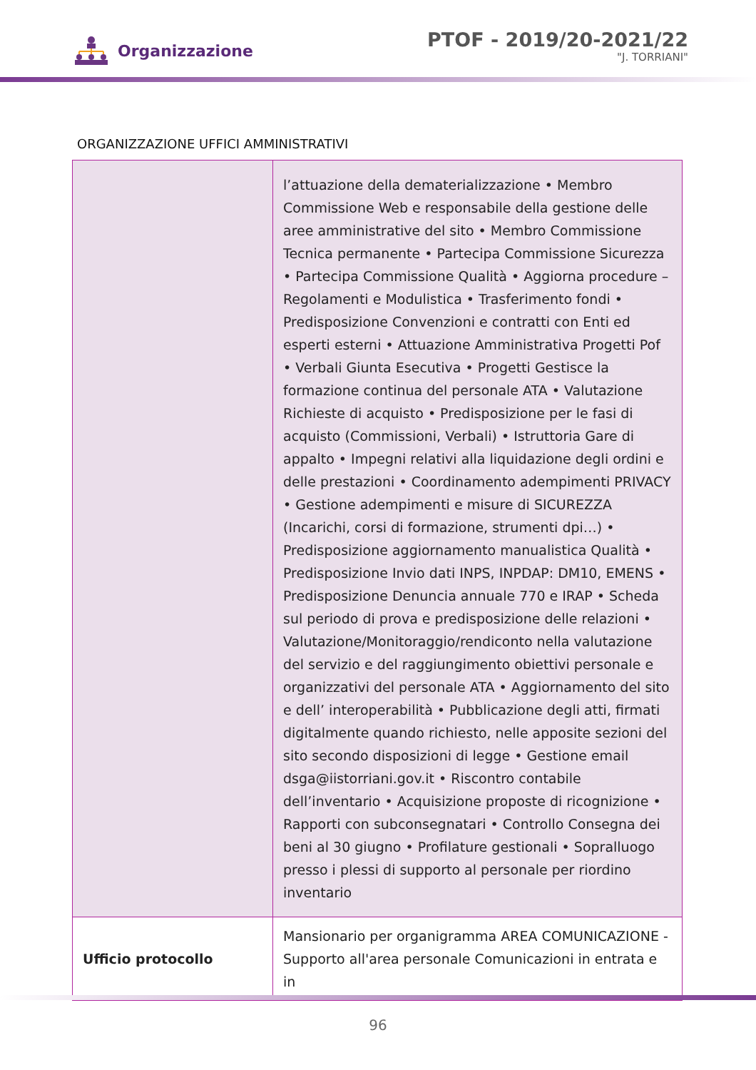Organizzazione
PTOF - 2019/20-2021/22
"J. TORRIANI"
ORGANIZZAZIONE UFFICI AMMINISTRATIVI
| | l’attuazione della dematerializzazione • Membro Commissione Web e responsabile della gestione delle aree amministrative del sito • Membro Commissione Tecnica permanente • Partecipa Commissione Sicurezza • Partecipa Commissione Qualità • Aggiorna procedure – Regolamenti e Modulistica • Trasferimento fondi • Predisposizione Convenzioni e contratti con Enti ed esperti esterni • Attuazione Amministrativa Progetti Pof • Verbali Giunta Esecutiva • Progetti Gestisce la formazione continua del personale ATA • Valutazione Richieste di acquisto • Predisposizione per le fasi di acquisto (Commissioni, Verbali) • Istruttoria Gare di appalto • Impegni relativi alla liquidazione degli ordini e delle prestazioni • Coordinamento adempimenti PRIVACY • Gestione adempimenti e misure di SICUREZZA (Incarichi, corsi di formazione, strumenti dpi…) • Predisposizione aggiornamento manualistica Qualità • Predisposizione Invio dati INPS, INPDAP: DM10, EMENS • Predisposizione Denuncia annuale 770 e IRAP • Scheda sul periodo di prova e predisposizione delle relazioni • Valutazione/Monitoraggio/rendiconto nella valutazione del servizio e del raggiungimento obiettivi personale e organizzativi del personale ATA • Aggiornamento del sito e dell’ interoperabilità • Pubblicazione degli atti, firmati digitalmente quando richiesto, nelle apposite sezioni del sito secondo disposizioni di legge • Gestione email dsga@iistorriani.gov.it • Riscontro contabile dell’inventario • Acquisizione proposte di ricognizione • Rapporti con subconsegnatari • Controllo Consegna dei beni al 30 giugno • Profilature gestionali • Sopralluogo presso i plessi di supporto al personale per riordino inventario |
| Ufficio protocollo | Mansionario per organigramma AREA COMUNICAZIONE - Supporto all'area personale Comunicazioni in entrata e in |
96